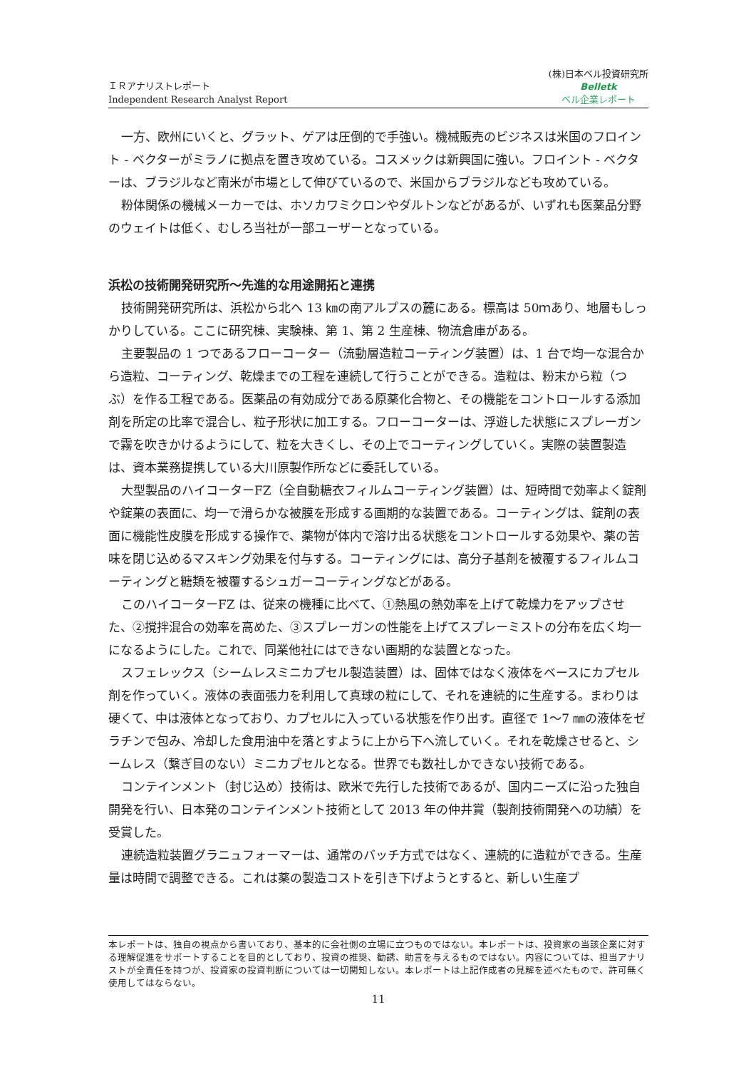ＩＲアナリストレポート
Independent Research Analyst Report
(株)日本ベル投資研究所
Belletk
ベル企業レポート
一方、欧州にいくと、グラット、ゲアは圧倒的で手強い。機械販売のビジネスは米国のフロイント - ベクターがミラノに拠点を置き攻めている。コスメックは新興国に強い。フロイント - ベクターは、ブラジルなど南米が市場として伸びているので、米国からブラジルなども攻めている。
粉体関係の機械メーカーでは、ホソカワミクロンやダルトンなどがあるが、いずれも医薬品分野のウェイトは低く、むしろ当社が一部ユーザーとなっている。
浜松の技術開発研究所～先進的な用途開拓と連携
技術開発研究所は、浜松から北へ 13 ㎞の南アルプスの麓にある。標高は 50ｍあり、地層もしっかりしている。ここに研究棟、実験棟、第 1、第 2 生産棟、物流倉庫がある。
主要製品の 1 つであるフローコーター（流動層造粒コーティング装置）は、1 台で均一な混合から造粒、コーティング、乾燥までの工程を連続して行うことができる。造粒は、粉末から粒（つぶ）を作る工程である。医薬品の有効成分である原薬化合物と、その機能をコントロールする添加剤を所定の比率で混合し、粒子形状に加工する。フローコーターは、浮遊した状態にスプレーガンで霧を吹きかけるようにして、粒を大きくし、その上でコーティングしていく。実際の装置製造は、資本業務提携している大川原製作所などに委託している。
大型製品のハイコーターFZ（全自動糖衣フィルムコーティング装置）は、短時間で効率よく錠剤や錠菓の表面に、均一で滑らかな被膜を形成する画期的な装置である。コーティングは、錠剤の表面に機能性皮膜を形成する操作で、薬物が体内で溶け出る状態をコントロールする効果や、薬の苦味を閉じ込めるマスキング効果を付与する。コーティングには、高分子基剤を被覆するフィルムコーティングと糖類を被覆するシュガーコーティングなどがある。
このハイコーターFZ は、従来の機種に比べて、①熱風の熱効率を上げて乾燥力をアップさせた、②撹拌混合の効率を高めた、③スプレーガンの性能を上げてスプレーミストの分布を広く均一になるようにした。これで、同業他社にはできない画期的な装置となった。
スフェレックス（シームレスミニカプセル製造装置）は、固体ではなく液体をベースにカプセル剤を作っていく。液体の表面張力を利用して真球の粒にして、それを連続的に生産する。まわりは硬くて、中は液体となっており、カプセルに入っている状態を作り出す。直径で 1～7 ㎜の液体をゼラチンで包み、冷却した食用油中を落とすように上から下へ流していく。それを乾燥させると、シームレス（繋ぎ目のない）ミニカプセルとなる。世界でも数社しかできない技術である。
コンテインメント（封じ込め）技術は、欧米で先行した技術であるが、国内ニーズに沿った独自開発を行い、日本発のコンテインメント技術として 2013 年の仲井賞（製剤技術開発への功績）を受賞した。
連続造粒装置グラニュフォーマーは、通常のバッチ方式ではなく、連続的に造粒ができる。生産量は時間で調整できる。これは薬の製造コストを引き下げようとすると、新しい生産プ
本レポートは、独自の視点から書いており、基本的に会社側の立場に立つものではない。本レポートは、投資家の当該企業に対する理解促進をサポートすることを目的としており、投資の推奨、勧誘、助言を与えるものではない。内容については、担当アナリストが全責任を持つが、投資家の投資判断については一切関知しない。本レポートは上記作成者の見解を述べたもので、許可無く使用してはならない。
11